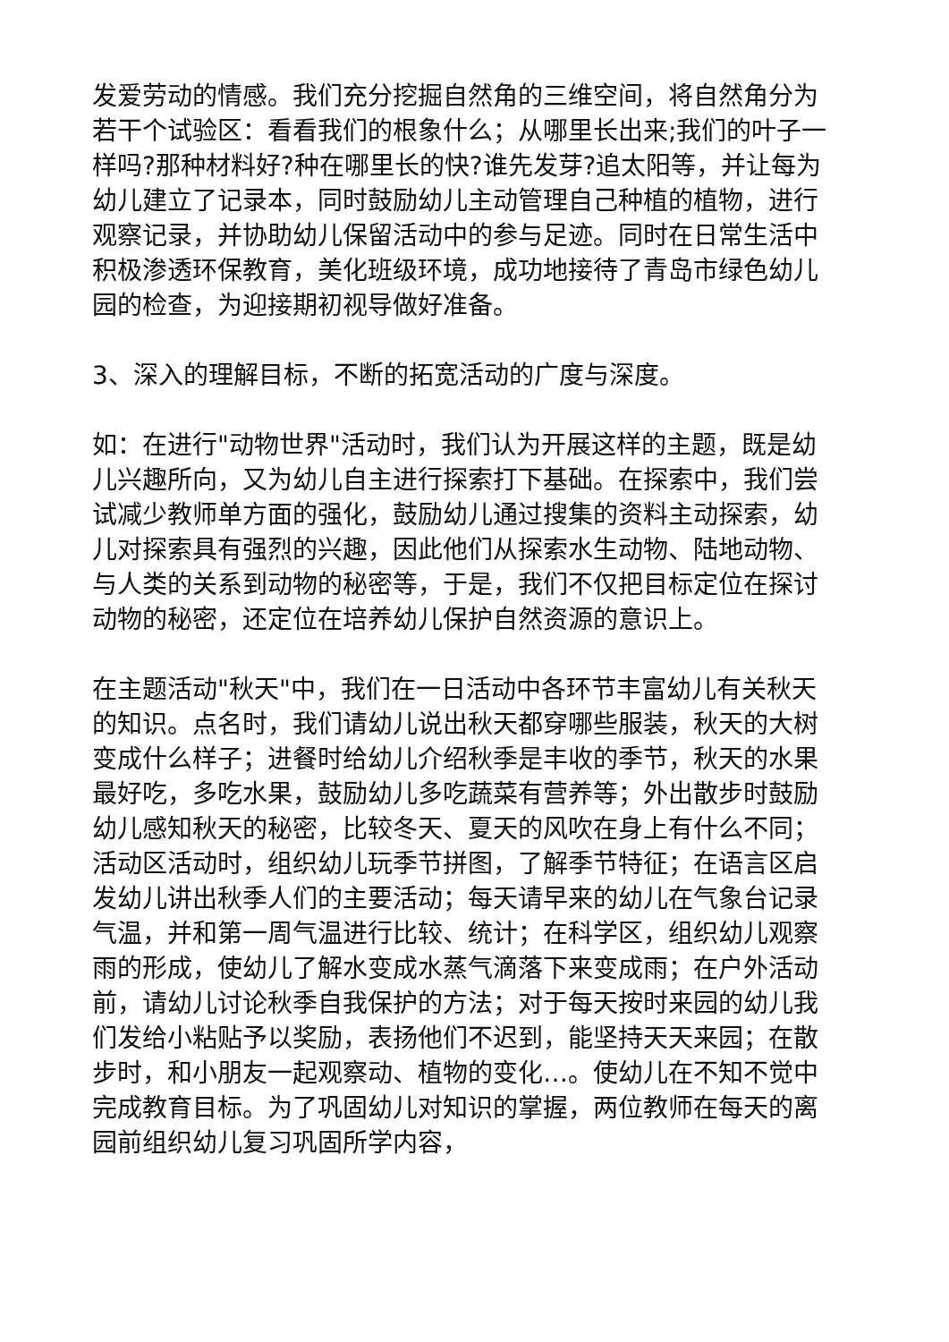发爱劳动的情感。我们充分挖掘自然角的三维空间，将自然角分为若干个试验区：看看我们的根象什么；从哪里长出来;我们的叶子一样吗?那种材料好?种在哪里长的快?谁先发芽?追太阳等，并让每为幼儿建立了记录本，同时鼓励幼儿主动管理自己种植的植物，进行观察记录，并协助幼儿保留活动中的参与足迹。同时在日常生活中积极渗透环保教育，美化班级环境，成功地接待了青岛市绿色幼儿园的检查，为迎接期初视导做好准备。
3、深入的理解目标，不断的拓宽活动的广度与深度。
如：在进行"动物世界"活动时，我们认为开展这样的主题，既是幼儿兴趣所向，又为幼儿自主进行探索打下基础。在探索中，我们尝试减少教师单方面的强化，鼓励幼儿通过搜集的资料主动探索，幼儿对探索具有强烈的兴趣，因此他们从探索水生动物、陆地动物、与人类的关系到动物的秘密等，于是，我们不仅把目标定位在探讨动物的秘密，还定位在培养幼儿保护自然资源的意识上。
在主题活动"秋天"中，我们在一日活动中各环节丰富幼儿有关秋天的知识。点名时，我们请幼儿说出秋天都穿哪些服装，秋天的大树变成什么样子；进餐时给幼儿介绍秋季是丰收的季节，秋天的水果最好吃，多吃水果，鼓励幼儿多吃蔬菜有营养等；外出散步时鼓励幼儿感知秋天的秘密，比较冬天、夏天的风吹在身上有什么不同；活动区活动时，组织幼儿玩季节拼图，了解季节特征；在语言区启发幼儿讲出秋季人们的主要活动；每天请早来的幼儿在气象台记录气温，并和第一周气温进行比较、统计；在科学区，组织幼儿观察雨的形成，使幼儿了解水变成水蒸气滴落下来变成雨；在户外活动前，请幼儿讨论秋季自我保护的方法；对于每天按时来园的幼儿我们发给小粘贴予以奖励，表扬他们不迟到，能坚持天天来园；在散步时，和小朋友一起观察动、植物的变化…。使幼儿在不知不觉中完成教育目标。为了巩固幼儿对知识的掌握，两位教师在每天的离园前组织幼儿复习巩固所学内容，